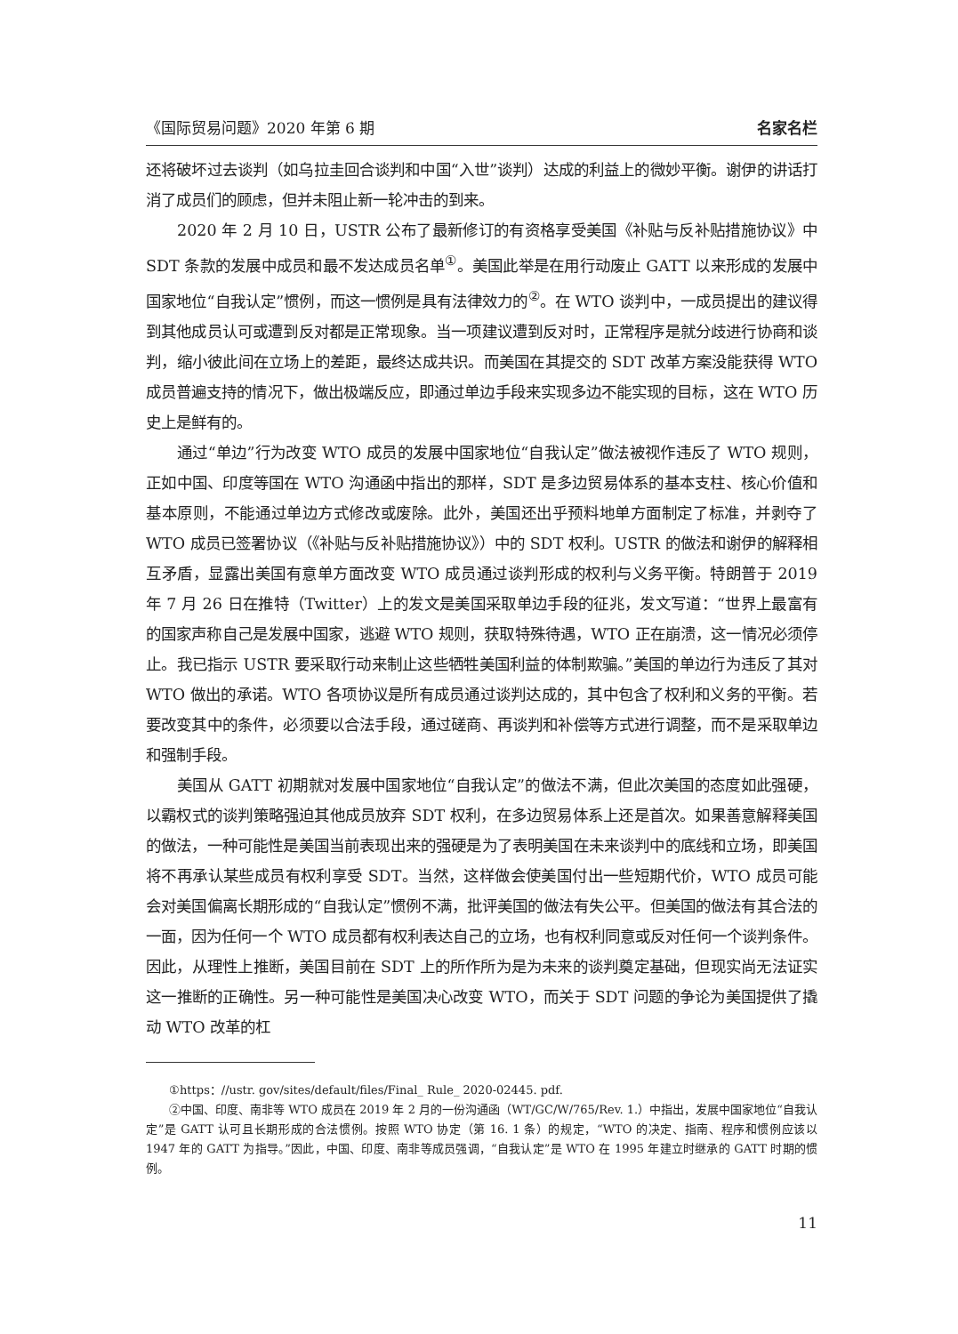《国际贸易问题》2020 年第 6 期 名家名栏
还将破坏过去谈判（如乌拉圭回合谈判和中国“入世”谈判）达成的利益上的微妙平衡。谢伊的讲话打消了成员们的顾虑，但并未阻止新一轮冲击的到来。
2020 年 2 月 10 日，USTR 公布了最新修订的有资格享受美国《补贴与反补贴措施协议》中 SDT 条款的发展中成员和最不发达成员名单<sup>①</sup>。美国此举是在用行动废止 GATT 以来形成的发展中国家地位“自我认定”惯例，而这一惯例是具有法律效力的<sup>②</sup>。在 WTO 谈判中，一成员提出的建议得到其他成员认可或遭到反对都是正常现象。当一项建议遭到反对时，正常程序是就分歧进行协商和谈判，缩小彼此间在立场上的差距，最终达成共识。而美国在其提交的 SDT 改革方案没能获得 WTO 成员普遍支持的情况下，做出极端反应，即通过单边手段来实现多边不能实现的目标，这在 WTO 历史上是鲜有的。
通过“单边”行为改变 WTO 成员的发展中国家地位“自我认定”做法被视作违反了 WTO 规则，正如中国、印度等国在 WTO 沟通函中指出的那样，SDT 是多边贸易体系的基本支柱、核心价值和基本原则，不能通过单边方式修改或废除。此外，美国还出乎预料地单方面制定了标准，并剥夺了 WTO 成员已签署协议（《补贴与反补贴措施协议》）中的 SDT 权利。USTR 的做法和谢伊的解释相互矛盾，显露出美国有意单方面改变 WTO 成员通过谈判形成的权利与义务平衡。特朗普于 2019 年 7 月 26 日在推特（Twitter）上的发文是美国采取单边手段的征兆，发文写道：“世界上最富有的国家声称自己是发展中国家，逃避 WTO 规则，获取特殊待遇，WTO 正在崩溃，这一情况必须停止。我已指示 USTR 要采取行动来制止这些牺牲美国利益的体制欺骗。”美国的单边行为违反了其对 WTO 做出的承诺。WTO 各项协议是所有成员通过谈判达成的，其中包含了权利和义务的平衡。若要改变其中的条件，必须要以合法手段，通过磋商、再谈判和补偿等方式进行调整，而不是采取单边和强制手段。
美国从 GATT 初期就对发展中国家地位“自我认定”的做法不满，但此次美国的态度如此强硬，以霸权式的谈判策略强迫其他成员放弃 SDT 权利，在多边贸易体系上还是首次。如果善意解释美国的做法，一种可能性是美国当前表现出来的强硬是为了表明美国在未来谈判中的底线和立场，即美国将不再承认某些成员有权利享受 SDT。当然，这样做会使美国付出一些短期代价，WTO 成员可能会对美国偏离长期形成的“自我认定”惯例不满，批评美国的做法有失公平。但美国的做法有其合法的一面，因为任何一个 WTO 成员都有权利表达自己的立场，也有权利同意或反对任何一个谈判条件。因此，从理性上推断，美国目前在 SDT 上的所作所为是为未来的谈判奠定基础，但现实尚无法证实这一推断的正确性。另一种可能性是美国决心改变 WTO，而关于 SDT 问题的争论为美国提供了撬动 WTO 改革的杠
①https：//ustr. gov/sites/default/files/Final_ Rule_ 2020-02445. pdf.
②中国、印度、南非等 WTO 成员在 2019 年 2 月的一份沟通函（WT/GC/W/765/Rev. 1.）中指出，发展中国家地位“自我认定”是 GATT 认可且长期形成的合法惯例。按照 WTO 协定（第 16. 1 条）的规定，“WTO 的决定、指南、程序和惯例应该以 1947 年的 GATT 为指导。”因此，中国、印度、南非等成员强调，“自我认定”是 WTO 在 1995 年建立时继承的 GATT 时期的惯例。
11